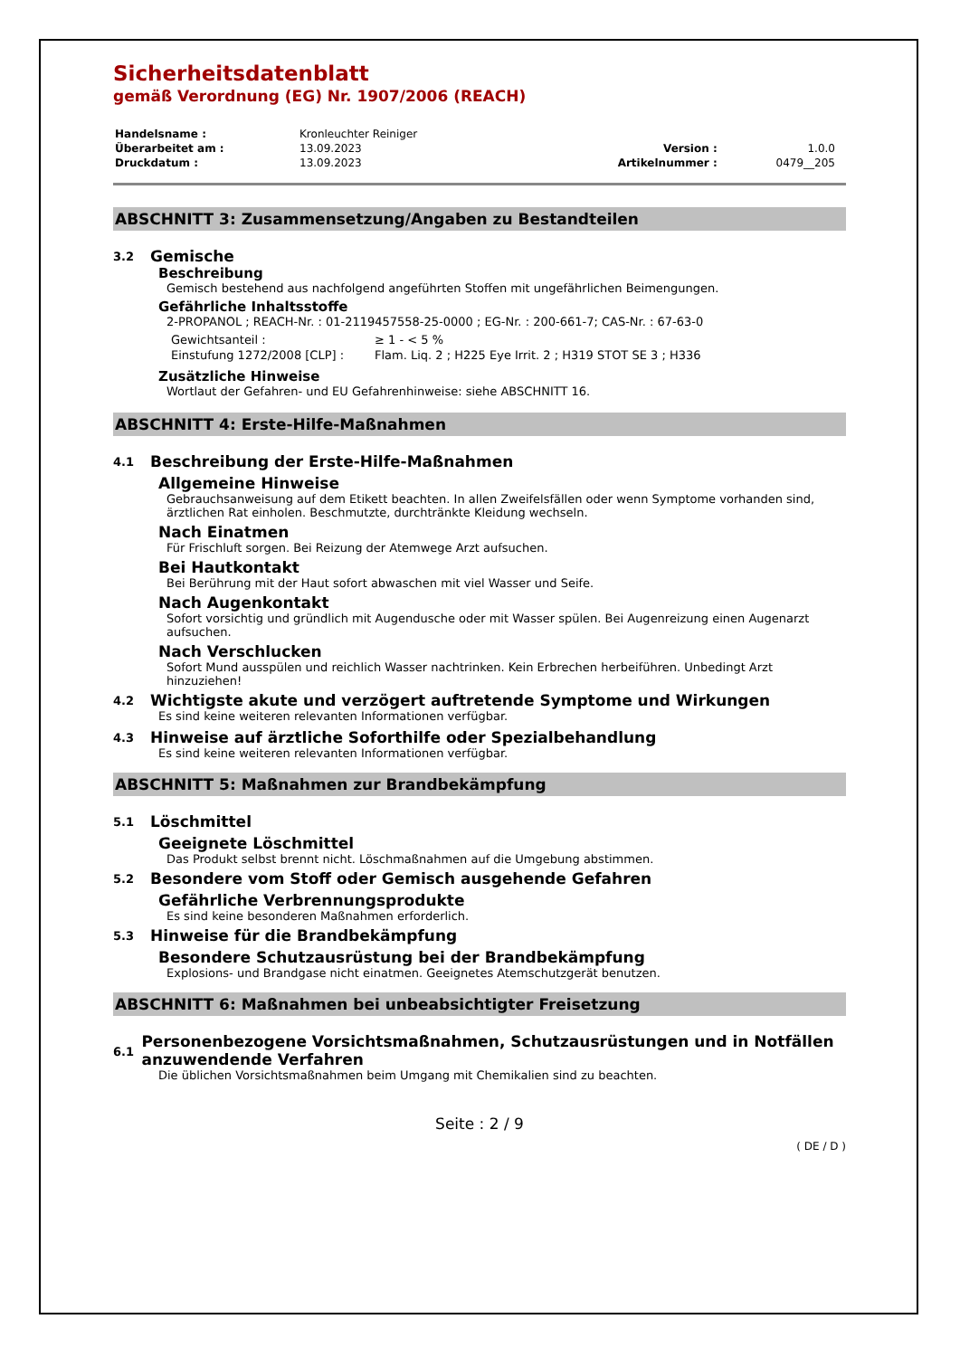Sicherheitsdatenblatt
gemäß Verordnung (EG) Nr. 1907/2006 (REACH)
| Handelsname : | Kronleuchter Reiniger | | |
| Überarbeitet am : | 13.09.2023 | Version : | 1.0.0 |
| Druckdatum : | 13.09.2023 | Artikelnummer : | 0479__205 |
ABSCHNITT 3: Zusammensetzung/Angaben zu Bestandteilen
3.2 Gemische
Beschreibung
Gemisch bestehend aus nachfolgend angeführten Stoffen mit ungefährlichen Beimengungen.
Gefährliche Inhaltsstoffe
2-PROPANOL ; REACH-Nr. : 01-2119457558-25-0000 ; EG-Nr. : 200-661-7; CAS-Nr. : 67-63-0
| Gewichtsanteil : | ≥ 1 - < 5 % |
| Einstufung 1272/2008 [CLP] : | Flam. Liq. 2 ; H225 Eye Irrit. 2 ; H319 STOT SE 3 ; H336 |
Zusätzliche Hinweise
Wortlaut der Gefahren- und EU Gefahrenhinweise: siehe ABSCHNITT 16.
ABSCHNITT 4: Erste-Hilfe-Maßnahmen
4.1 Beschreibung der Erste-Hilfe-Maßnahmen
Allgemeine Hinweise
Gebrauchsanweisung auf dem Etikett beachten. In allen Zweifelsfällen oder wenn Symptome vorhanden sind, ärztlichen Rat einholen. Beschmutzte, durchtränkte Kleidung wechseln.
Nach Einatmen
Für Frischluft sorgen. Bei Reizung der Atemwege Arzt aufsuchen.
Bei Hautkontakt
Bei Berührung mit der Haut sofort abwaschen mit viel Wasser und Seife.
Nach Augenkontakt
Sofort vorsichtig und gründlich mit Augendusche oder mit Wasser spülen. Bei Augenreizung einen Augenarzt aufsuchen.
Nach Verschlucken
Sofort Mund ausspülen und reichlich Wasser nachtrinken. Kein Erbrechen herbeiführen. Unbedingt Arzt hinzuziehen!
4.2 Wichtigste akute und verzögert auftretende Symptome und Wirkungen
Es sind keine weiteren relevanten Informationen verfügbar.
4.3 Hinweise auf ärztliche Soforthilfe oder Spezialbehandlung
Es sind keine weiteren relevanten Informationen verfügbar.
ABSCHNITT 5: Maßnahmen zur Brandbekämpfung
5.1 Löschmittel
Geeignete Löschmittel
Das Produkt selbst brennt nicht. Löschmaßnahmen auf die Umgebung abstimmen.
5.2 Besondere vom Stoff oder Gemisch ausgehende Gefahren
Gefährliche Verbrennungsprodukte
Es sind keine besonderen Maßnahmen erforderlich.
5.3 Hinweise für die Brandbekämpfung
Besondere Schutzausrüstung bei der Brandbekämpfung
Explosions- und Brandgase nicht einatmen. Geeignetes Atemschutzgerät benutzen.
ABSCHNITT 6: Maßnahmen bei unbeabsichtigter Freisetzung
6.1 Personenbezogene Vorsichtsmaßnahmen, Schutzausrüstungen und in Notfällen anzuwendende Verfahren
Die üblichen Vorsichtsmaßnahmen beim Umgang mit Chemikalien sind zu beachten.
Seite : 2 / 9
( DE / D )